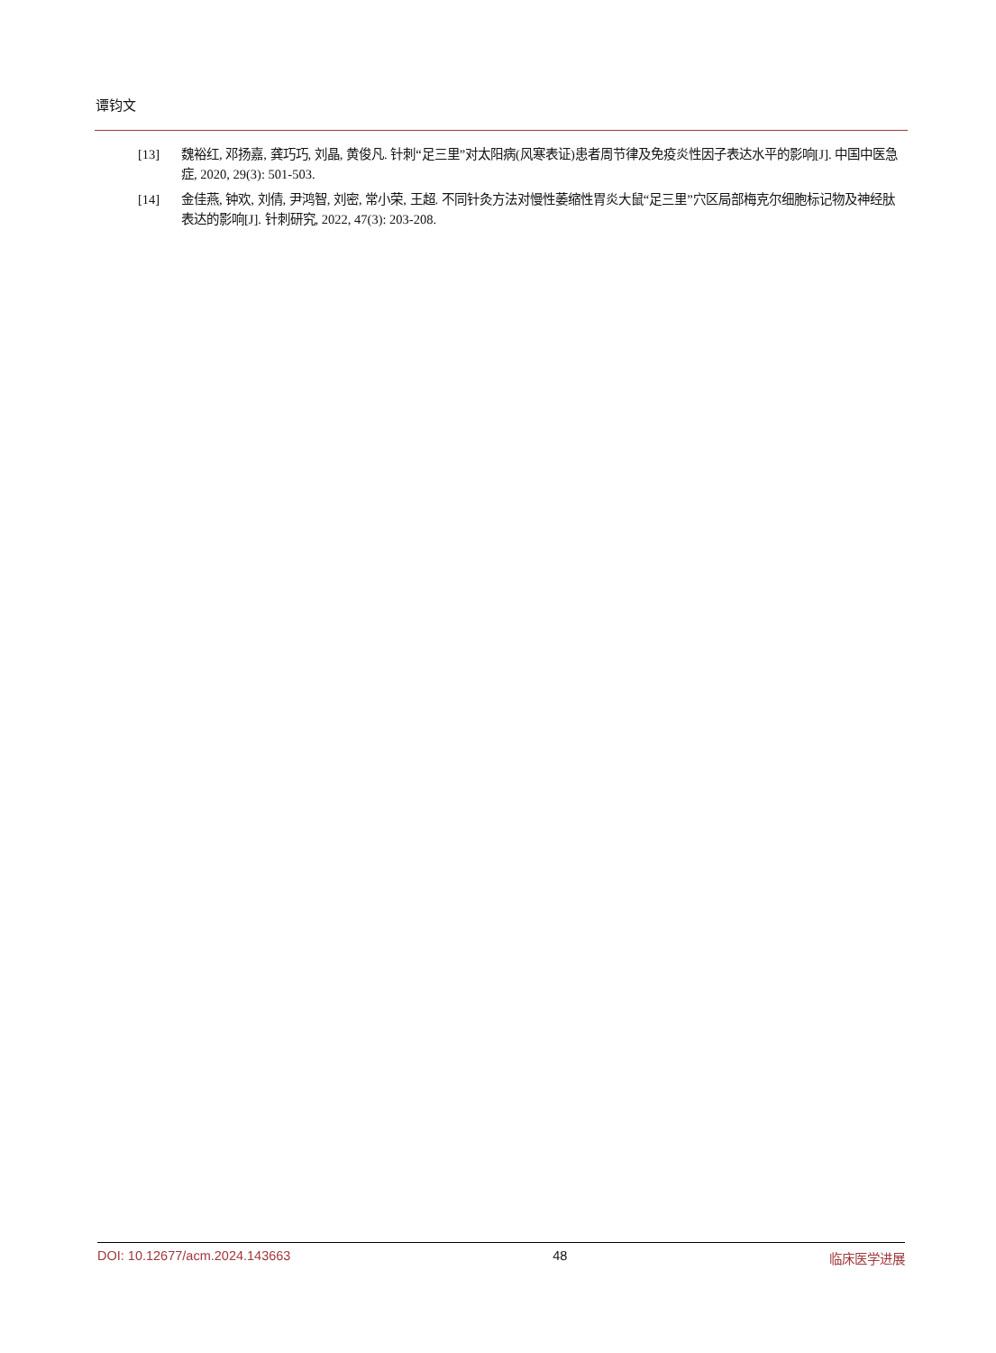谭钧文
[13] 魏裕红, 邓扬嘉, 龚巧巧, 刘晶, 黄俊凡. 针刺“足三里”对太阳病(风寒表证)患者周节律及免疫炎性因子表达水平的影响[J]. 中国中医急症, 2020, 29(3): 501-503.
[14] 金佳燕, 钟欢, 刘倩, 尹鸿智, 刘密, 常小荣, 王超. 不同针灸方法对慢性萎缩性胃炎大鼠“足三里”穴区局部梅克尔细胞标记物及神经肽表达的影响[J]. 针刺研究, 2022, 47(3): 203-208.
DOI: 10.12677/acm.2024.143663 48 临床医学进展